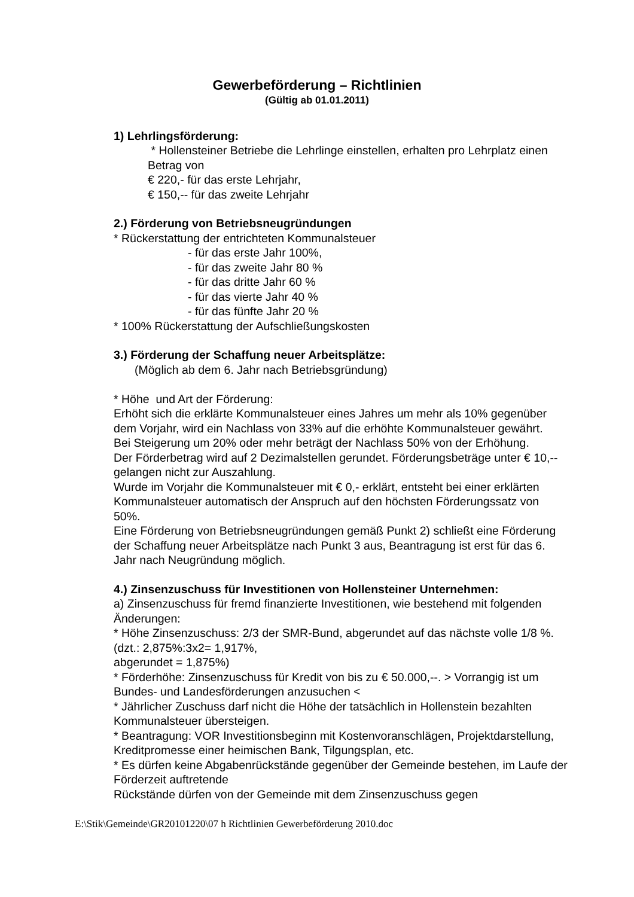Gewerbeförderung – Richtlinien
(Gültig ab 01.01.2011)
1) Lehrlingsförderung:
* Hollensteiner Betriebe die Lehrlinge einstellen, erhalten pro Lehrplatz einen Betrag von
€ 220,- für das erste Lehrjahr,
€ 150,-- für das zweite Lehrjahr
2.) Förderung von Betriebsneugründungen
* Rückerstattung der entrichteten Kommunalsteuer
- für das erste Jahr 100%,
- für das zweite Jahr 80 %
- für das dritte Jahr 60 %
- für das vierte Jahr 40 %
- für das fünfte Jahr 20 %
* 100% Rückerstattung der Aufschließungskosten
3.) Förderung der Schaffung neuer Arbeitsplätze:
(Möglich ab dem 6. Jahr nach Betriebsgründung)
* Höhe und Art der Förderung:
Erhöht sich die erklärte Kommunalsteuer eines Jahres um mehr als 10% gegenüber dem Vorjahr, wird ein Nachlass von 33% auf die erhöhte Kommunalsteuer gewährt.
Bei Steigerung um 20% oder mehr beträgt der Nachlass 50% von der Erhöhung.
Der Förderbetrag wird auf 2 Dezimalstellen gerundet. Förderungsbeträge unter € 10,-- gelangen nicht zur Auszahlung.
Wurde im Vorjahr die Kommunalsteuer mit € 0,- erklärt, entsteht bei einer erklärten Kommunalsteuer automatisch der Anspruch auf den höchsten Förderungssatz von 50%.
Eine Förderung von Betriebsneugründungen gemäß Punkt 2) schließt eine Förderung der Schaffung neuer Arbeitsplätze nach Punkt 3 aus, Beantragung ist erst für das 6. Jahr nach Neugründung möglich.
4.) Zinsenzuschuss für Investitionen von Hollensteiner Unternehmen:
a) Zinsenzuschuss für fremd finanzierte Investitionen, wie bestehend mit folgenden Änderungen:
* Höhe Zinsenzuschuss: 2/3 der SMR-Bund, abgerundet auf das nächste volle 1/8 %. (dzt.: 2,875%:3x2= 1,917%,
abgerundet = 1,875%)
* Förderhöhe: Zinsenzuschuss für Kredit von bis zu € 50.000,--. > Vorrangig ist um Bundes- und Landesförderungen anzusuchen <
* Jährlicher Zuschuss darf nicht die Höhe der tatsächlich in Hollenstein bezahlten Kommunalsteuer übersteigen.
* Beantragung: VOR Investitionsbeginn mit Kostenvoranschlägen, Projektdarstellung, Kreditpromesse einer heimischen Bank, Tilgungsplan, etc.
* Es dürfen keine Abgabenrückstände gegenüber der Gemeinde bestehen, im Laufe der Förderzeit auftretende
Rückstände dürfen von der Gemeinde mit dem Zinsenzuschuss gegen
E:\Stik\Gemeinde\GR20101220\07 h Richtlinien Gewerbeförderung 2010.doc